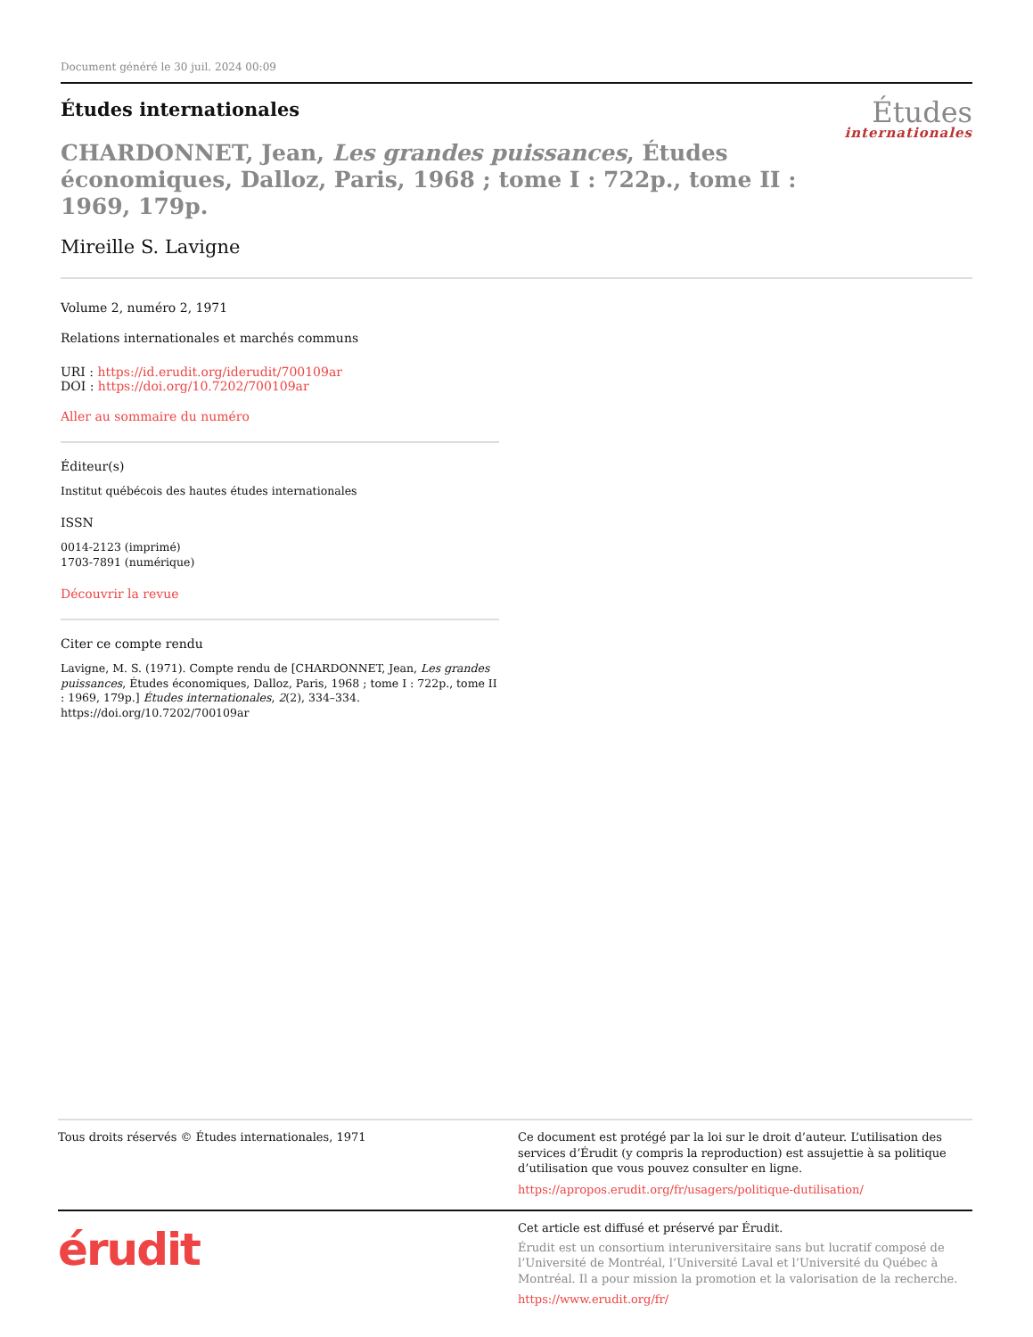Document généré le 30 juil. 2024 00:09
Études internationales
Études
internationales
CHARDONNET, Jean, Les grandes puissances, Études économiques, Dalloz, Paris, 1968 ; tome I : 722p., tome II : 1969, 179p.
Mireille S. Lavigne
Volume 2, numéro 2, 1971
Relations internationales et marchés communs
URI : https://id.erudit.org/iderudit/700109ar
DOI : https://doi.org/10.7202/700109ar
Aller au sommaire du numéro
Éditeur(s)
Institut québécois des hautes études internationales
ISSN
0014-2123 (imprimé)
1703-7891 (numérique)
Découvrir la revue
Citer ce compte rendu
Lavigne, M. S. (1971). Compte rendu de [CHARDONNET, Jean, Les grandes puissances, Études économiques, Dalloz, Paris, 1968 ; tome I : 722p., tome II : 1969, 179p.] Études internationales, 2(2), 334–334. https://doi.org/10.7202/700109ar
Tous droits réservés © Études internationales, 1971
Ce document est protégé par la loi sur le droit d’auteur. L’utilisation des services d’Érudit (y compris la reproduction) est assujettie à sa politique d’utilisation que vous pouvez consulter en ligne.
https://apropos.erudit.org/fr/usagers/politique-dutilisation/
érudit
Cet article est diffusé et préservé par Érudit.
Érudit est un consortium interuniversitaire sans but lucratif composé de l’Université de Montréal, l’Université Laval et l’Université du Québec à Montréal. Il a pour mission la promotion et la valorisation de la recherche.
https://www.erudit.org/fr/